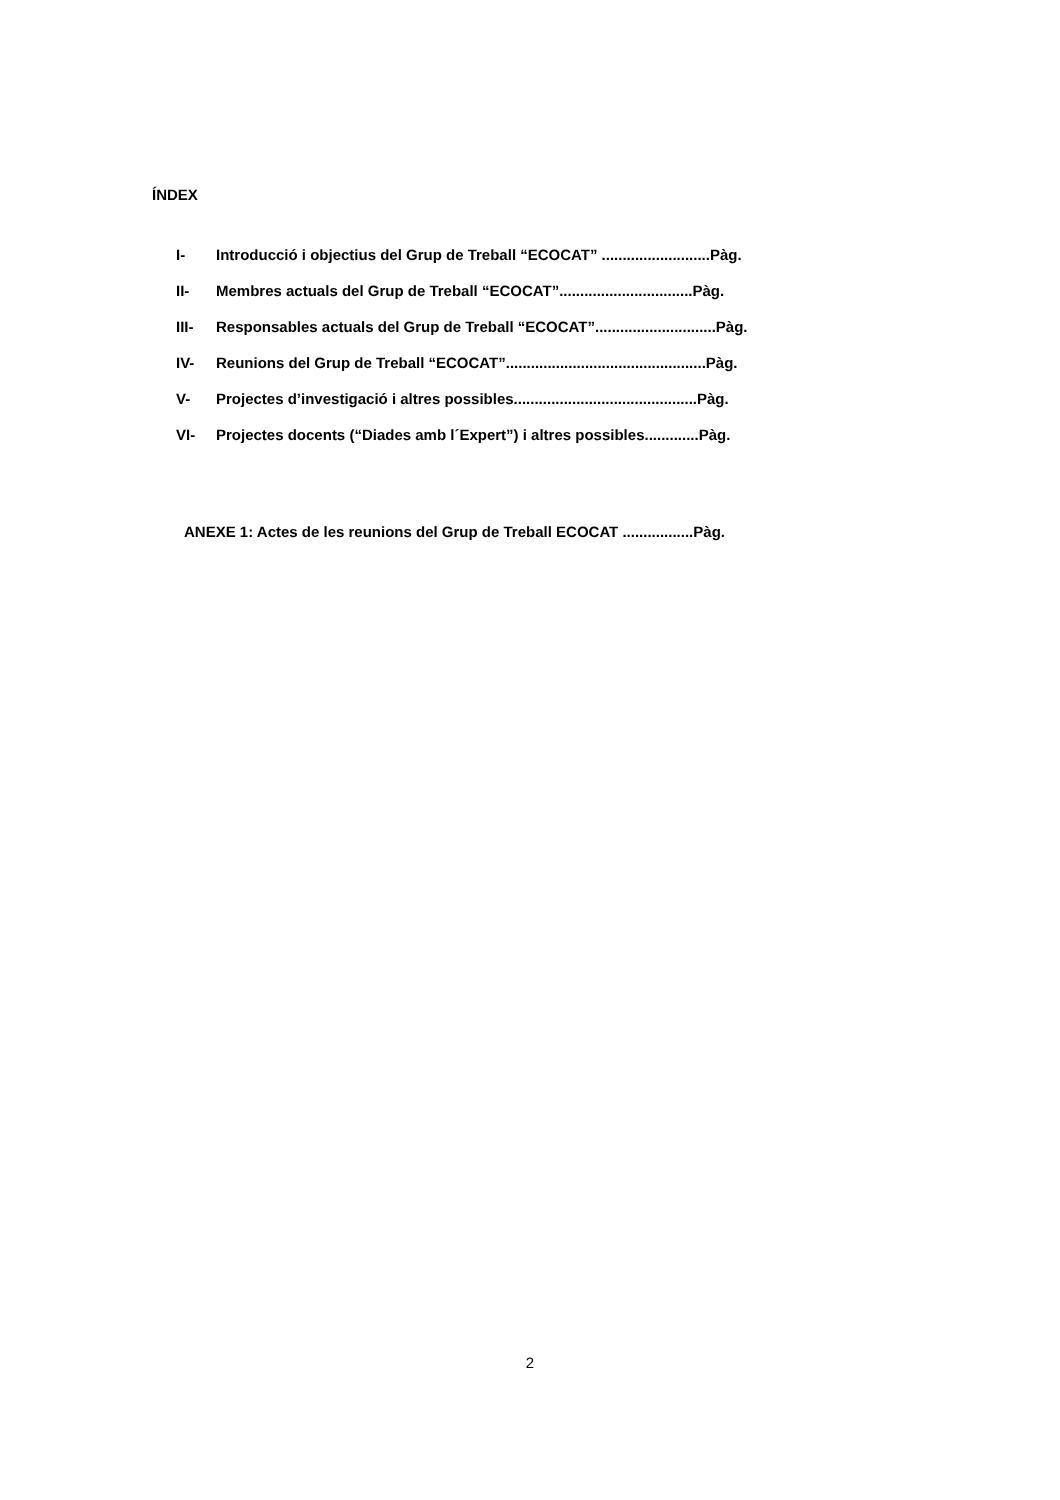ÍNDEX
I- Introducció i objectius del Grup de Treball “ECOCAT” ..........................Pàg.
II- Membres actuals del Grup de Treball “ECOCAT”................................Pàg.
III- Responsables actuals del Grup de Treball “ECOCAT”.............................Pàg.
IV- Reunions del Grup de Treball “ECOCAT”................................................Pàg.
V- Projectes d’investigació i altres possibles............................................Pàg.
VI- Projectes docents (“Diades amb l´Expert”) i altres possibles.............Pàg.
ANEXE 1: Actes de les reunions del Grup de Treball ECOCAT .................Pàg.
2